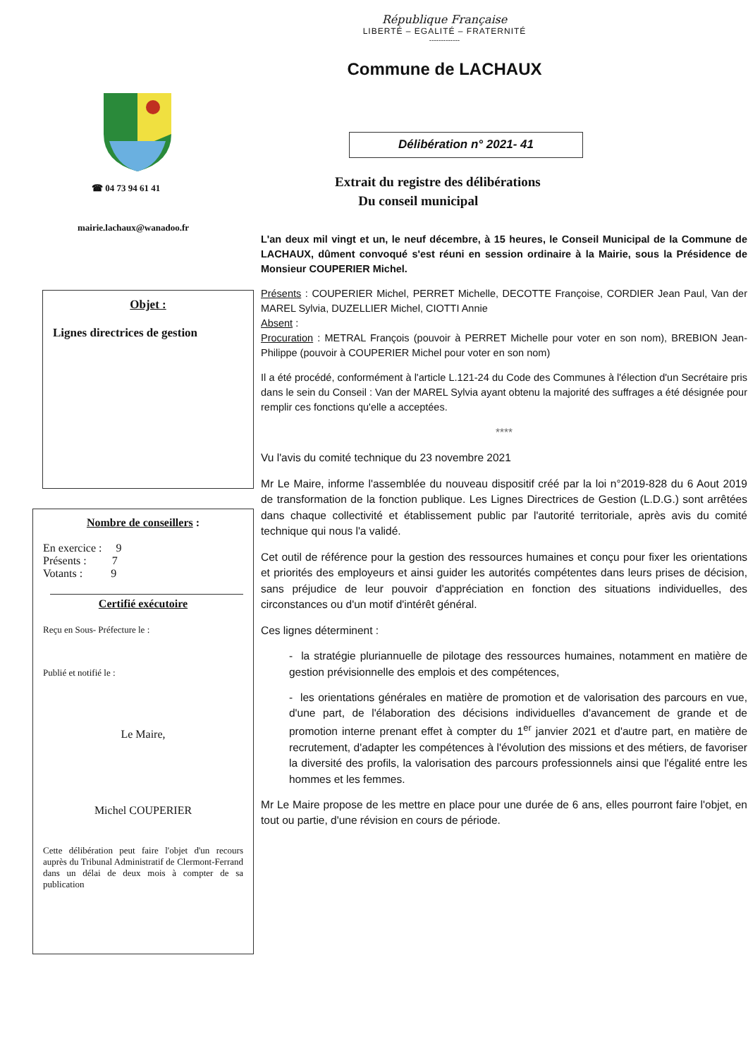République Française
LIBERTÉ – EGALITÉ – FRATERNITÉ
-------------
Commune de LACHAUX
☎ 04 73 94 61 41
mairie.lachaux@wanadoo.fr
Objet :
Lignes directrices de gestion
Nombre de conseillers :
En exercice : 9
Présents : 7
Votants : 9
Certifié exécutoire
Reçu en Sous- Préfecture le :
Publié et notifié le :
Le Maire,
Michel COUPERIER
Cette délibération peut faire l'objet d'un recours auprès du Tribunal Administratif de Clermont-Ferrand dans un délai de deux mois à compter de sa publication
Délibération n° 2021- 41
Extrait du registre des délibérations
Du conseil municipal
L'an deux mil vingt et un, le neuf décembre, à 15 heures, le Conseil Municipal de la Commune de LACHAUX, dûment convoqué s'est réuni en session ordinaire à la Mairie, sous la Présidence de Monsieur COUPERIER Michel.
Présents : COUPERIER Michel, PERRET Michelle, DECOTTE Françoise, CORDIER Jean Paul, Van der MAREL Sylvia, DUZELLIER Michel, CIOTTI Annie
Absent :
Procuration : METRAL François (pouvoir à PERRET Michelle pour voter en son nom), BREBION Jean-Philippe (pouvoir à COUPERIER Michel pour voter en son nom)
Il a été procédé, conformément à l'article L.121-24 du Code des Communes à l'élection d'un Secrétaire pris dans le sein du Conseil : Van der MAREL Sylvia ayant obtenu la majorité des suffrages a été désignée pour remplir ces fonctions qu'elle a acceptées.
****
Vu l'avis du comité technique du 23 novembre 2021
Mr Le Maire, informe l'assemblée du nouveau dispositif créé par la loi n°2019-828 du 6 Aout 2019 de transformation de la fonction publique. Les Lignes Directrices de Gestion (L.D.G.) sont arrêtées dans chaque collectivité et établissement public par l'autorité territoriale, après avis du comité technique qui nous l'a validé.
Cet outil de référence pour la gestion des ressources humaines et conçu pour fixer les orientations et priorités des employeurs et ainsi guider les autorités compétentes dans leurs prises de décision, sans préjudice de leur pouvoir d'appréciation en fonction des situations individuelles, des circonstances ou d'un motif d'intérêt général.
Ces lignes déterminent :
- la stratégie pluriannuelle de pilotage des ressources humaines, notamment en matière de gestion prévisionnelle des emplois et des compétences,
- les orientations générales en matière de promotion et de valorisation des parcours en vue, d'une part, de l'élaboration des décisions individuelles d'avancement de grande et de promotion interne prenant effet à compter du 1<sup>er</sup> janvier 2021 et d'autre part, en matière de recrutement, d'adapter les compétences à l'évolution des missions et des métiers, de favoriser la diversité des profils, la valorisation des parcours professionnels ainsi que l'égalité entre les hommes et les femmes.
Mr Le Maire propose de les mettre en place pour une durée de 6 ans, elles pourront faire l'objet, en tout ou partie, d'une révision en cours de période.